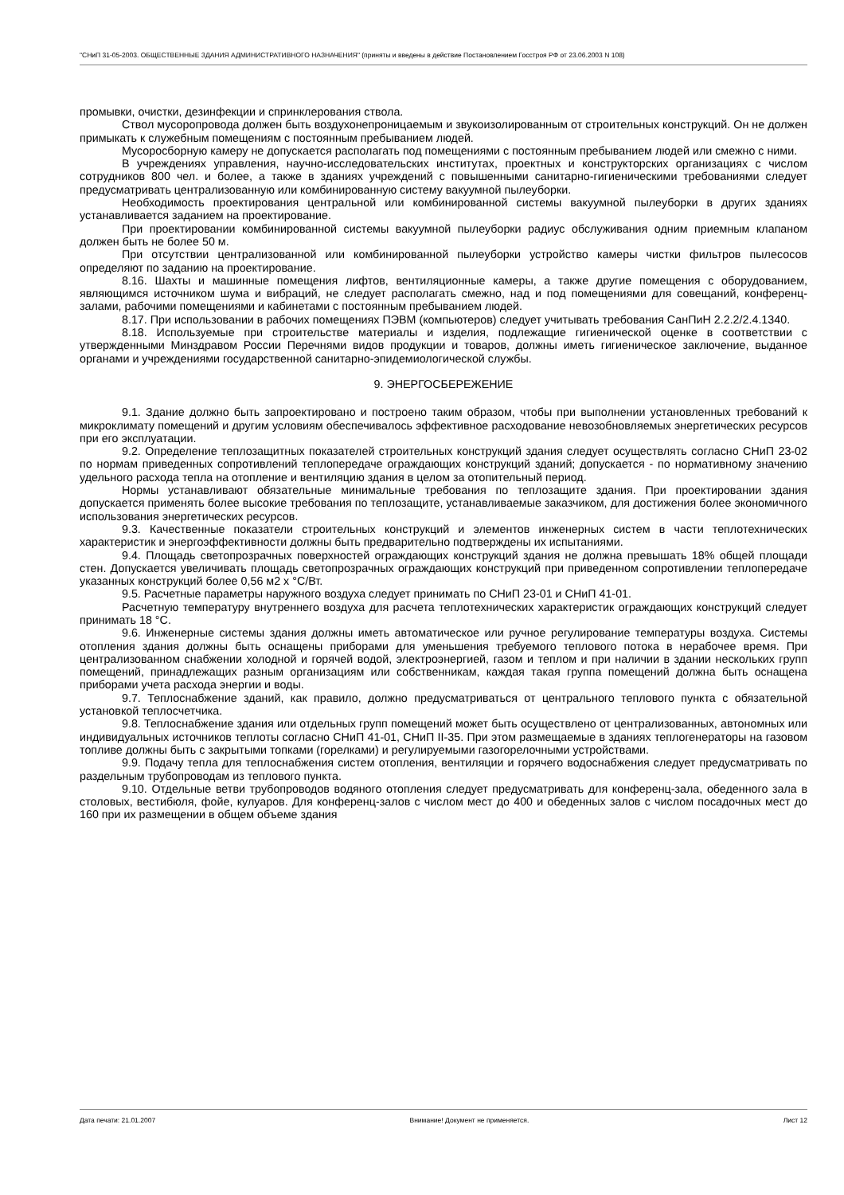"СНиП 31-05-2003. ОБЩЕСТВЕННЫЕ ЗДАНИЯ АДМИНИСТРАТИВНОГО НАЗНАЧЕНИЯ" (приняты и введены в действие Постановлением Госстроя РФ от 23.06.2003 N 108)
промывки, очистки, дезинфекции и спринклерования ствола.
Ствол мусоропровода должен быть воздухонепроницаемым и звукоизолированным от строительных конструкций. Он не должен примыкать к служебным помещениям с постоянным пребыванием людей.
Мусоросборную камеру не допускается располагать под помещениями с постоянным пребыванием людей или смежно с ними.
В учреждениях управления, научно-исследовательских институтах, проектных и конструкторских организациях с числом сотрудников 800 чел. и более, а также в зданиях учреждений с повышенными санитарно-гигиеническими требованиями следует предусматривать централизованную или комбинированную систему вакуумной пылеуборки.
Необходимость проектирования центральной или комбинированной системы вакуумной пылеуборки в других зданиях устанавливается заданием на проектирование.
При проектировании комбинированной системы вакуумной пылеуборки радиус обслуживания одним приемным клапаном должен быть не более 50 м.
При отсутствии централизованной или комбинированной пылеуборки устройство камеры чистки фильтров пылесосов определяют по заданию на проектирование.
8.16. Шахты и машинные помещения лифтов, вентиляционные камеры, а также другие помещения с оборудованием, являющимся источником шума и вибраций, не следует располагать смежно, над и под помещениями для совещаний, конференц-залами, рабочими помещениями и кабинетами с постоянным пребыванием людей.
8.17. При использовании в рабочих помещениях ПЭВМ (компьютеров) следует учитывать требования СанПиН 2.2.2/2.4.1340.
8.18. Используемые при строительстве материалы и изделия, подлежащие гигиенической оценке в соответствии с утвержденными Минздравом России Перечнями видов продукции и товаров, должны иметь гигиеническое заключение, выданное органами и учреждениями государственной санитарно-эпидемиологической службы.
9. ЭНЕРГОСБЕРЕЖЕНИЕ
9.1. Здание должно быть запроектировано и построено таким образом, чтобы при выполнении установленных требований к микроклимату помещений и другим условиям обеспечивалось эффективное расходование невозобновляемых энергетических ресурсов при его эксплуатации.
9.2. Определение теплозащитных показателей строительных конструкций здания следует осуществлять согласно СНиП 23-02 по нормам приведенных сопротивлений теплопередаче ограждающих конструкций зданий; допускается - по нормативному значению удельного расхода тепла на отопление и вентиляцию здания в целом за отопительный период.
Нормы устанавливают обязательные минимальные требования по теплозащите здания. При проектировании здания допускается применять более высокие требования по теплозащите, устанавливаемые заказчиком, для достижения более экономичного использования энергетических ресурсов.
9.3. Качественные показатели строительных конструкций и элементов инженерных систем в части теплотехнических характеристик и энергоэффективности должны быть предварительно подтверждены их испытаниями.
9.4. Площадь светопрозрачных поверхностей ограждающих конструкций здания не должна превышать 18% общей площади стен. Допускается увеличивать площадь светопрозрачных ограждающих конструкций при приведенном сопротивлении теплопередаче указанных конструкций более 0,56 м2 x °С/Вт.
9.5. Расчетные параметры наружного воздуха следует принимать по СНиП 23-01 и СНиП 41-01.
Расчетную температуру внутреннего воздуха для расчета теплотехнических характеристик ограждающих конструкций следует принимать 18 °С.
9.6. Инженерные системы здания должны иметь автоматическое или ручное регулирование температуры воздуха. Системы отопления здания должны быть оснащены приборами для уменьшения требуемого теплового потока в нерабочее время. При централизованном снабжении холодной и горячей водой, электроэнергией, газом и теплом и при наличии в здании нескольких групп помещений, принадлежащих разным организациям или собственникам, каждая такая группа помещений должна быть оснащена приборами учета расхода энергии и воды.
9.7. Теплоснабжение зданий, как правило, должно предусматриваться от центрального теплового пункта с обязательной установкой теплосчетчика.
9.8. Теплоснабжение здания или отдельных групп помещений может быть осуществлено от централизованных, автономных или индивидуальных источников теплоты согласно СНиП 41-01, СНиП II-35. При этом размещаемые в зданиях теплогенераторы на газовом топливе должны быть с закрытыми топками (горелками) и регулируемыми газогорелочными устройствами.
9.9. Подачу тепла для теплоснабжения систем отопления, вентиляции и горячего водоснабжения следует предусматривать по раздельным трубопроводам из теплового пункта.
9.10. Отдельные ветви трубопроводов водяного отопления следует предусматривать для конференц-зала, обеденного зала в столовых, вестибюля, фойе, кулуаров. Для конференц-залов с числом мест до 400 и обеденных залов с числом посадочных мест до 160 при их размещении в общем объеме здания
Дата печати: 21.01.2007 Внимание! Документ не применяется. Лист 12